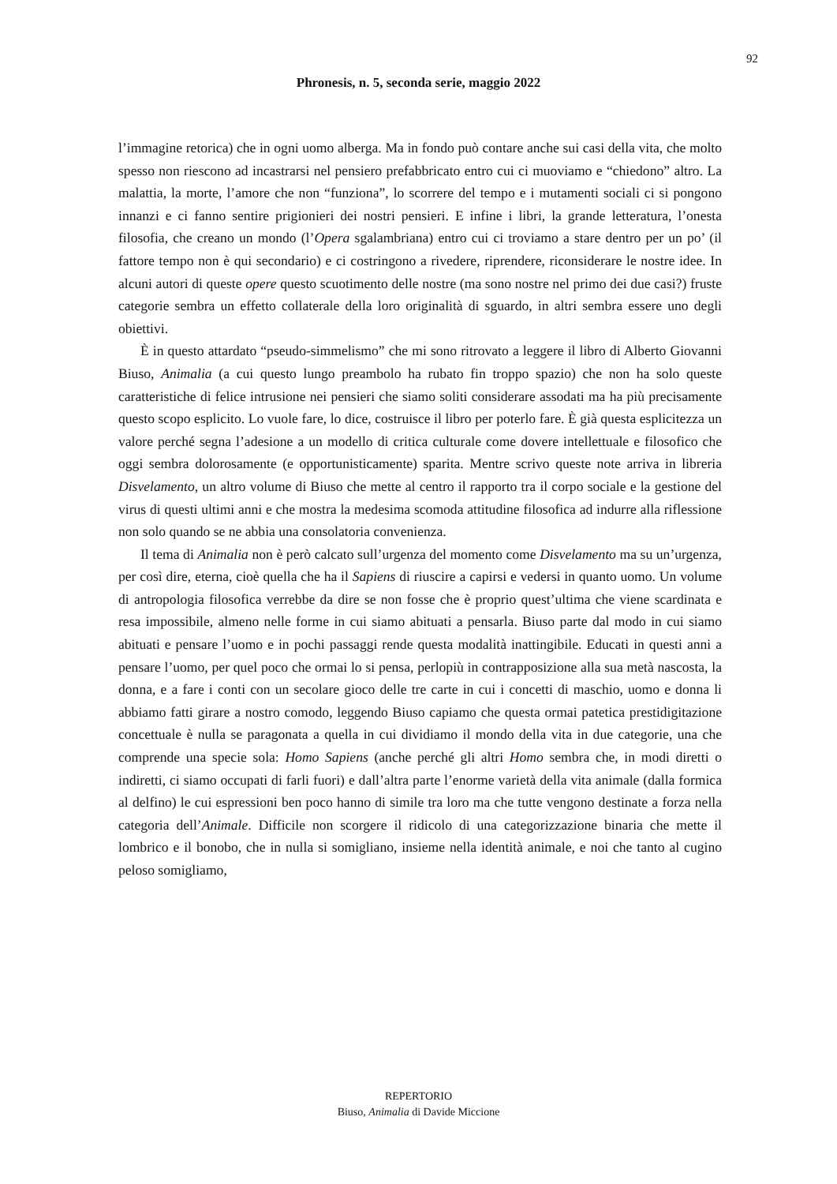92
Phronesis, n. 5, seconda serie, maggio 2022
l’immagine retorica) che in ogni uomo alberga. Ma in fondo può contare anche sui casi della vita, che molto spesso non riescono ad incastrarsi nel pensiero prefabbricato entro cui ci muoviamo e “chiedono” altro. La malattia, la morte, l’amore che non “funziona”, lo scorrere del tempo e i mutamenti sociali ci si pongono innanzi e ci fanno sentire prigionieri dei nostri pensieri. E infine i libri, la grande letteratura, l’onesta filosofia, che creano un mondo (l’Opera sgalambriana) entro cui ci troviamo a stare dentro per un po’ (il fattore tempo non è qui secondario) e ci costringono a rivedere, riprendere, riconsiderare le nostre idee. In alcuni autori di queste opere questo scuotimento delle nostre (ma sono nostre nel primo dei due casi?) fruste categorie sembra un effetto collaterale della loro originalità di sguardo, in altri sembra essere uno degli obiettivi.
È in questo attardato “pseudo-simmelismo” che mi sono ritrovato a leggere il libro di Alberto Giovanni Biuso, Animalia (a cui questo lungo preambolo ha rubato fin troppo spazio) che non ha solo queste caratteristiche di felice intrusione nei pensieri che siamo soliti considerare assodati ma ha più precisamente questo scopo esplicito. Lo vuole fare, lo dice, costruisce il libro per poterlo fare. È già questa esplicitezza un valore perché segna l’adesione a un modello di critica culturale come dovere intellettuale e filosofico che oggi sembra dolorosamente (e opportunisticamente) sparita. Mentre scrivo queste note arriva in libreria Disvelamento, un altro volume di Biuso che mette al centro il rapporto tra il corpo sociale e la gestione del virus di questi ultimi anni e che mostra la medesima scomoda attitudine filosofica ad indurre alla riflessione non solo quando se ne abbia una consolatoria convenienza.
Il tema di Animalia non è però calcato sull’urgenza del momento come Disvelamento ma su un’urgenza, per così dire, eterna, cioè quella che ha il Sapiens di riuscire a capirsi e vedersi in quanto uomo. Un volume di antropologia filosofica verrebbe da dire se non fosse che è proprio quest’ultima che viene scardinata e resa impossibile, almeno nelle forme in cui siamo abituati a pensarla. Biuso parte dal modo in cui siamo abituati e pensare l’uomo e in pochi passaggi rende questa modalità inattingibile. Educati in questi anni a pensare l’uomo, per quel poco che ormai lo si pensa, perlopiù in contrapposizione alla sua metà nascosta, la donna, e a fare i conti con un secolare gioco delle tre carte in cui i concetti di maschio, uomo e donna li abbiamo fatti girare a nostro comodo, leggendo Biuso capiamo che questa ormai patetica prestidigitazione concettuale è nulla se paragonata a quella in cui dividiamo il mondo della vita in due categorie, una che comprende una specie sola: Homo Sapiens (anche perché gli altri Homo sembra che, in modi diretti o indiretti, ci siamo occupati di farli fuori) e dall’altra parte l’enorme varietà della vita animale (dalla formica al delfino) le cui espressioni ben poco hanno di simile tra loro ma che tutte vengono destinate a forza nella categoria dell’Animale. Difficile non scorgere il ridicolo di una categorizzazione binaria che mette il lombrico e il bonobo, che in nulla si somigliano, insieme nella identità animale, e noi che tanto al cugino peloso somigliamo,
REPERTORIO
Biuso, Animalia di Davide Miccione